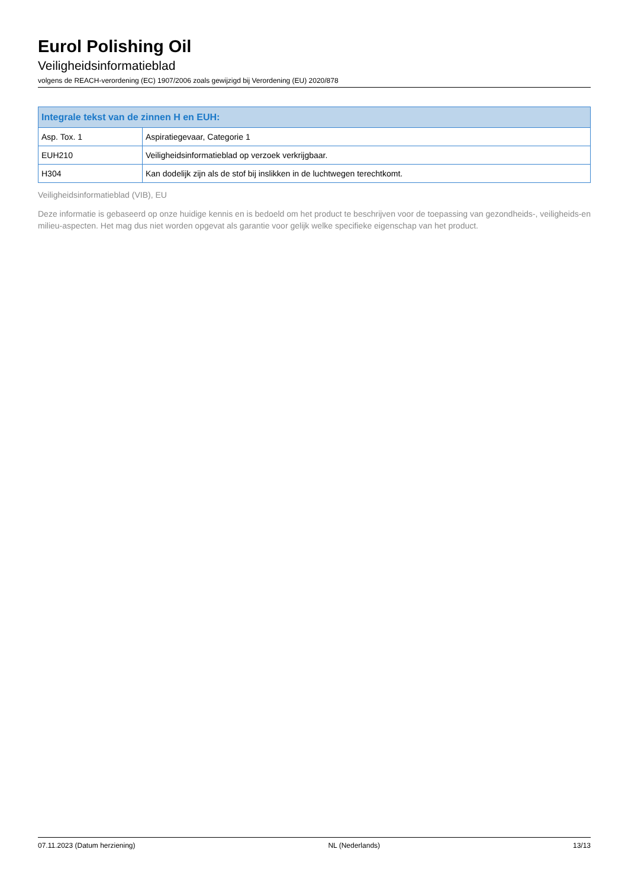Eurol Polishing Oil
Veiligheidsinformatieblad
volgens de REACH-verordening (EC) 1907/2006 zoals gewijzigd bij Verordening (EU) 2020/878
| Integrale tekst van de zinnen H en EUH: | |
| --- | --- |
| Asp. Tox. 1 | Aspiratiegevaar, Categorie 1 |
| EUH210 | Veiligheidsinformatieblad op verzoek verkrijgbaar. |
| H304 | Kan dodelijk zijn als de stof bij inslikken in de luchtwegen terechtkomt. |
Veiligheidsinformatieblad (VIB), EU
Deze informatie is gebaseerd op onze huidige kennis en is bedoeld om het product te beschrijven voor de toepassing van gezondheids-, veiligheids-en milieu-aspecten. Het mag dus niet worden opgevat als garantie voor gelijk welke specifieke eigenschap van het product.
07.11.2023 (Datum herziening) NL (Nederlands) 13/13